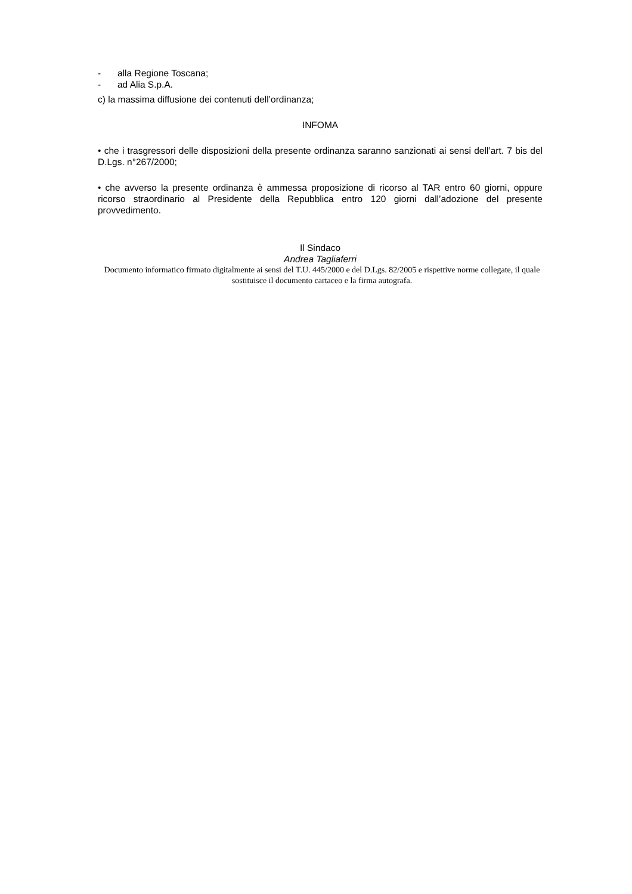- alla Regione Toscana;
- ad Alia S.p.A.
c) la massima diffusione dei contenuti dell’ordinanza;
INFOMA
• che i trasgressori delle disposizioni della presente ordinanza saranno sanzionati ai sensi dell’art. 7 bis del D.Lgs. n°267/2000;
• che avverso la presente ordinanza è ammessa proposizione di ricorso al TAR entro 60 giorni, oppure ricorso straordinario al Presidente della Repubblica entro 120 giorni dall’adozione del presente provvedimento.
Il Sindaco
Andrea Tagliaferri
Documento informatico firmato digitalmente ai sensi del T.U. 445/2000 e del D.Lgs. 82/2005 e rispettive norme collegate, il quale sostituisce il documento cartaceo e la firma autografa.